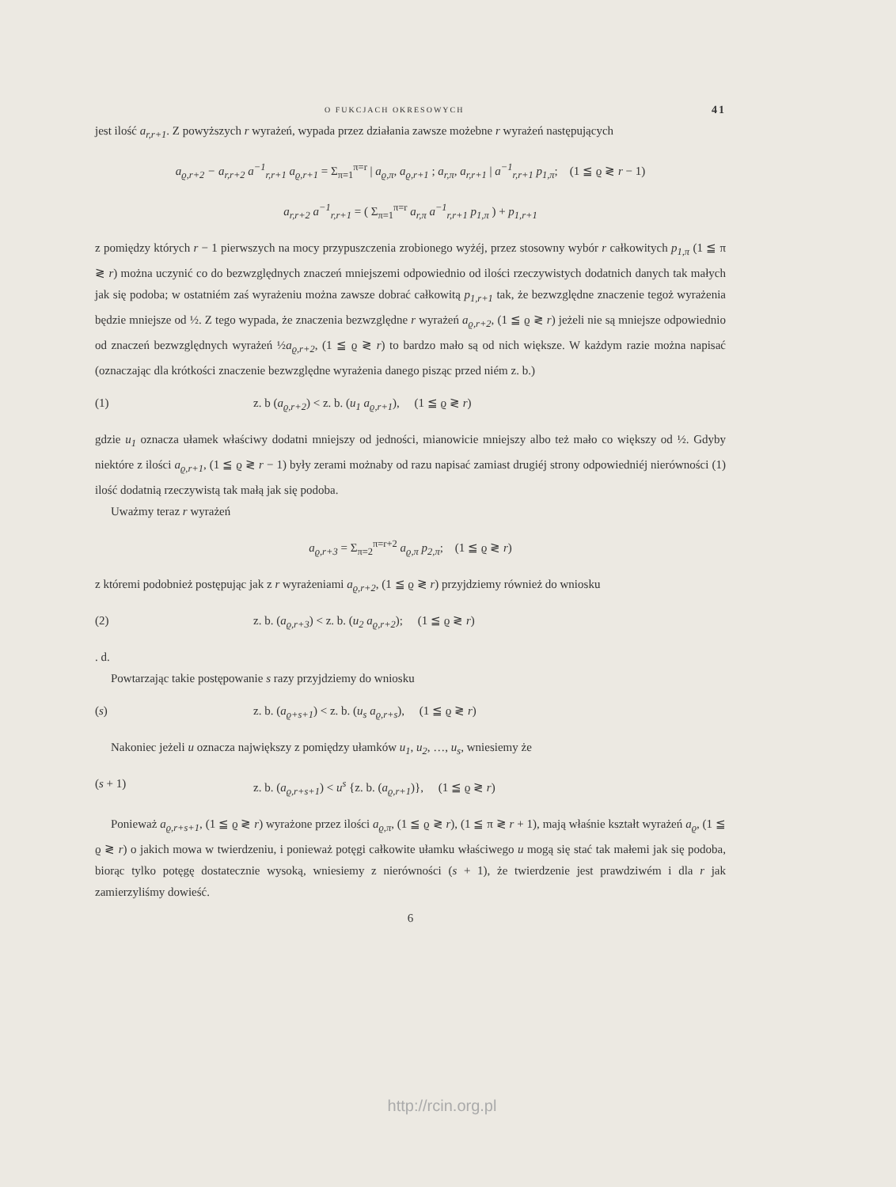O FUKCJACH OKRESOWYCH 41
jest ilość a<sub>r,r+1</sub>. Z powyższych r wyrażeń, wypada przez działania zawsze możebne r wyrażeń następujących
a<sub>ϱ,r+2</sub> − a<sub>r,r+2</sub> a<sup>−1</sup><sub>r,r+1</sub> a<sub>ϱ,r+1</sub> = Σ<sub>π=1</sub><sup>π=r</sup> | a<sub>ϱ,π</sub>, a<sub>ϱ,r+1</sub> ; a<sub>r,π</sub>, a<sub>r,r+1</sub> | a<sup>−1</sup><sub>r,r+1</sub> p<sub>1,π</sub>; (1 ≦ ϱ ≷ r − 1)
a<sub>r,r+2</sub> a<sup>−1</sup><sub>r,r+1</sub> = ( Σ<sub>π=1</sub><sup>π=r</sup> a<sub>r,π</sub> a<sup>−1</sup><sub>r,r+1</sub> p<sub>1,π</sub> ) + p<sub>1,r+1</sub>
z pomiędzy których r − 1 pierwszych na mocy przypuszczenia zrobionego wyżéj, przez stosowny wybór r całkowitych p<sub>1,π</sub> (1 ≦ π ≷ r) można uczynić co do bezwzględnych znaczeń mniejszemi odpowiednio od ilości rzeczywistych dodatnich danych tak małych jak się podoba; w ostatniém zaś wyrażeniu można zawsze dobrać całkowitą p<sub>1,r+1</sub> tak, że bezwzględne znaczenie tegoż wyrażenia będzie mniejsze od ½. Z tego wypada, że znaczenia bezwzględne r wyrażeń a<sub>ϱ,r+2</sub>, (1 ≦ ϱ ≷ r) jeżeli nie są mniejsze odpowiednio od znaczeń bezwzględnych wyrażeń ½a<sub>ϱ,r+2</sub>, (1 ≦ ϱ ≷ r) to bardzo mało są od nich większe. W każdym razie można napisać (oznaczając dla krótkości znaczenie bezwzględne wyrażenia danego pisząc przed niém z. b.)
(1) z. b (a<sub>ϱ,r+2</sub>) < z. b. (u<sub>1</sub> a<sub>ϱ,r+1</sub>), (1 ≦ ϱ ≷ r)
gdzie u<sub>1</sub> oznacza ułamek właściwy dodatni mniejszy od jedności, mianowicie mniejszy albo też mało co większy od ½. Gdyby niektóre z ilości a<sub>ϱ,r+1</sub>, (1 ≦ ϱ ≷ r − 1) były zerami możnaby od razu napisać zamiast drugiéj strony odpowiedniéj nierówności (1) ilość dodatnią rzeczywistą tak małą jak się podoba.
Uważmy teraz r wyrażeń
a<sub>ϱ,r+3</sub> = Σ<sub>π=2</sub><sup>π=r+2</sup> a<sub>ϱ,π</sub> p<sub>2,π</sub>; (1 ≦ ϱ ≷ r)
z któremi podobnież postępując jak z r wyrażeniami a<sub>ϱ,r+2</sub>, (1 ≦ ϱ ≷ r) przyjdziemy również do wniosku
(2) z. b. (a<sub>ϱ,r+3</sub>) < z. b. (u<sub>2</sub> a<sub>ϱ,r+2</sub>); (1 ≦ ϱ ≷ r)
. d.
Powtarzając takie postępowanie s razy przyjdziemy do wniosku
(s) z. b. (a<sub>ϱ+s+1</sub>) < z. b. (u<sub>s</sub> a<sub>ϱ,r+s</sub>), (1 ≦ ϱ ≷ r)
Nakoniec jeżeli u oznacza największy z pomiędzy ułamków u<sub>1</sub>, u<sub>2</sub>, …, u<sub>s</sub>, wniesiemy że
(s + 1) z. b. (a<sub>ϱ,r+s+1</sub>) < u<sup>s</sup> {z. b. (a<sub>ϱ,r+1</sub>)}, (1 ≦ ϱ ≷ r)
Ponieważ a<sub>ϱ,r+s+1</sub>, (1 ≦ ϱ ≷ r) wyrażone przez ilości a<sub>ϱ,π</sub>, (1 ≦ ϱ ≷ r), (1 ≦ π ≷ r + 1), mają właśnie kształt wyrażeń a<sub>ϱ</sub>, (1 ≦ ϱ ≷ r) o jakich mowa w twierdzeniu, i ponieważ potęgi całkowite ułamku właściwego u mogą się stać tak małemi jak się podoba, biorąc tylko potęgę dostatecznie wysoką, wniesiemy z nierówności (s + 1), że twierdzenie jest prawdziwém i dla r jak zamierzyliśmy dowieść.
6
http://rcin.org.pl